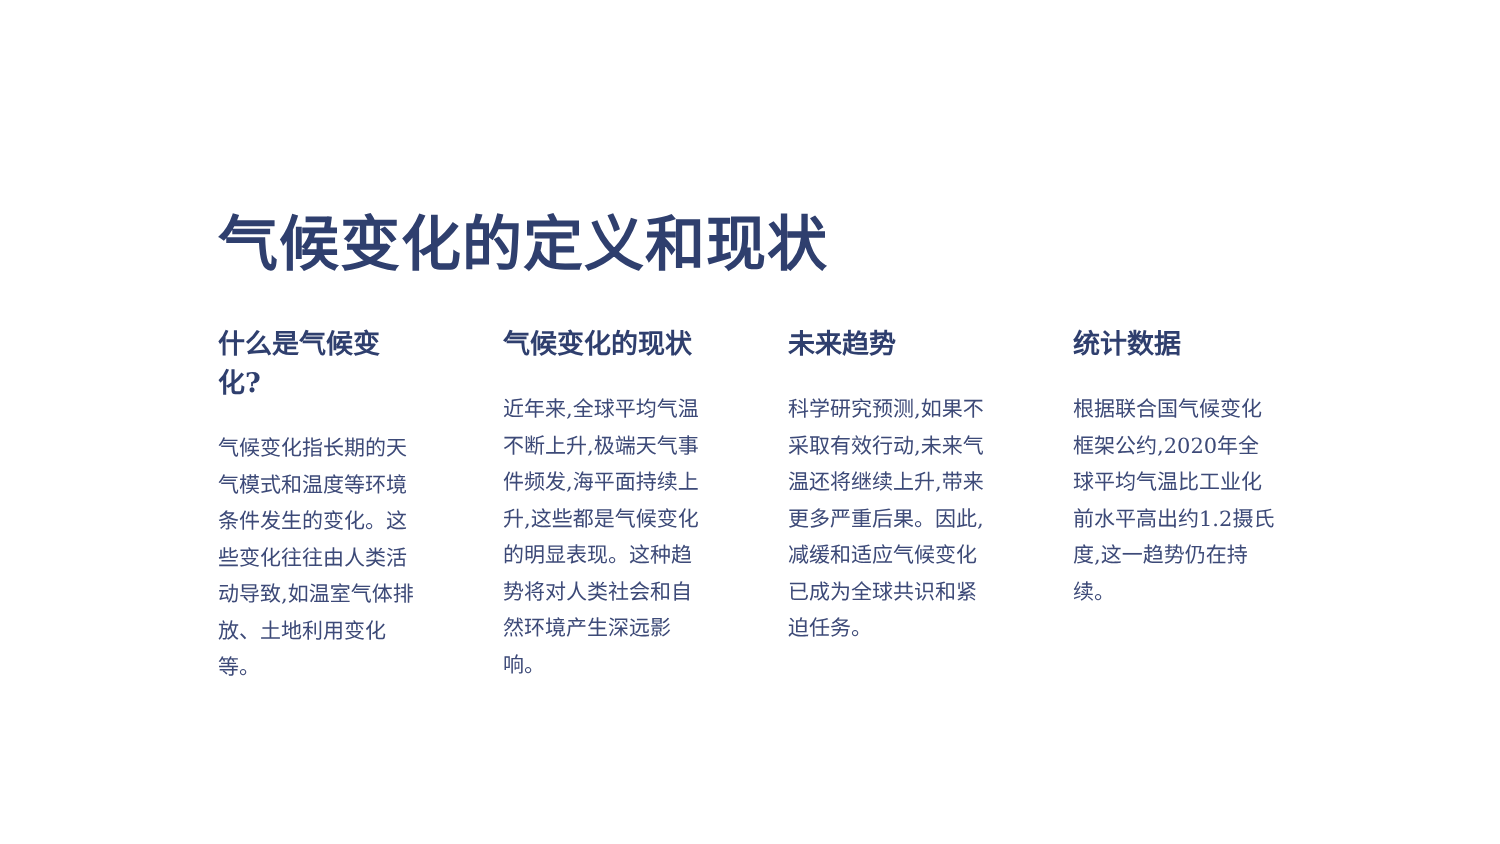气候变化的定义和现状
什么是气候变化?
气候变化指长期的天气模式和温度等环境条件发生的变化。这些变化往往由人类活动导致,如温室气体排放、土地利用变化等。
气候变化的现状
近年来,全球平均气温不断上升,极端天气事件频发,海平面持续上升,这些都是气候变化的明显表现。这种趋势将对人类社会和自然环境产生深远影响。
未来趋势
科学研究预测,如果不采取有效行动,未来气温还将继续上升,带来更多严重后果。因此,减缓和适应气候变化已成为全球共识和紧迫任务。
统计数据
根据联合国气候变化框架公约,2020年全球平均气温比工业化前水平高出约1.2摄氏度,这一趋势仍在持续。